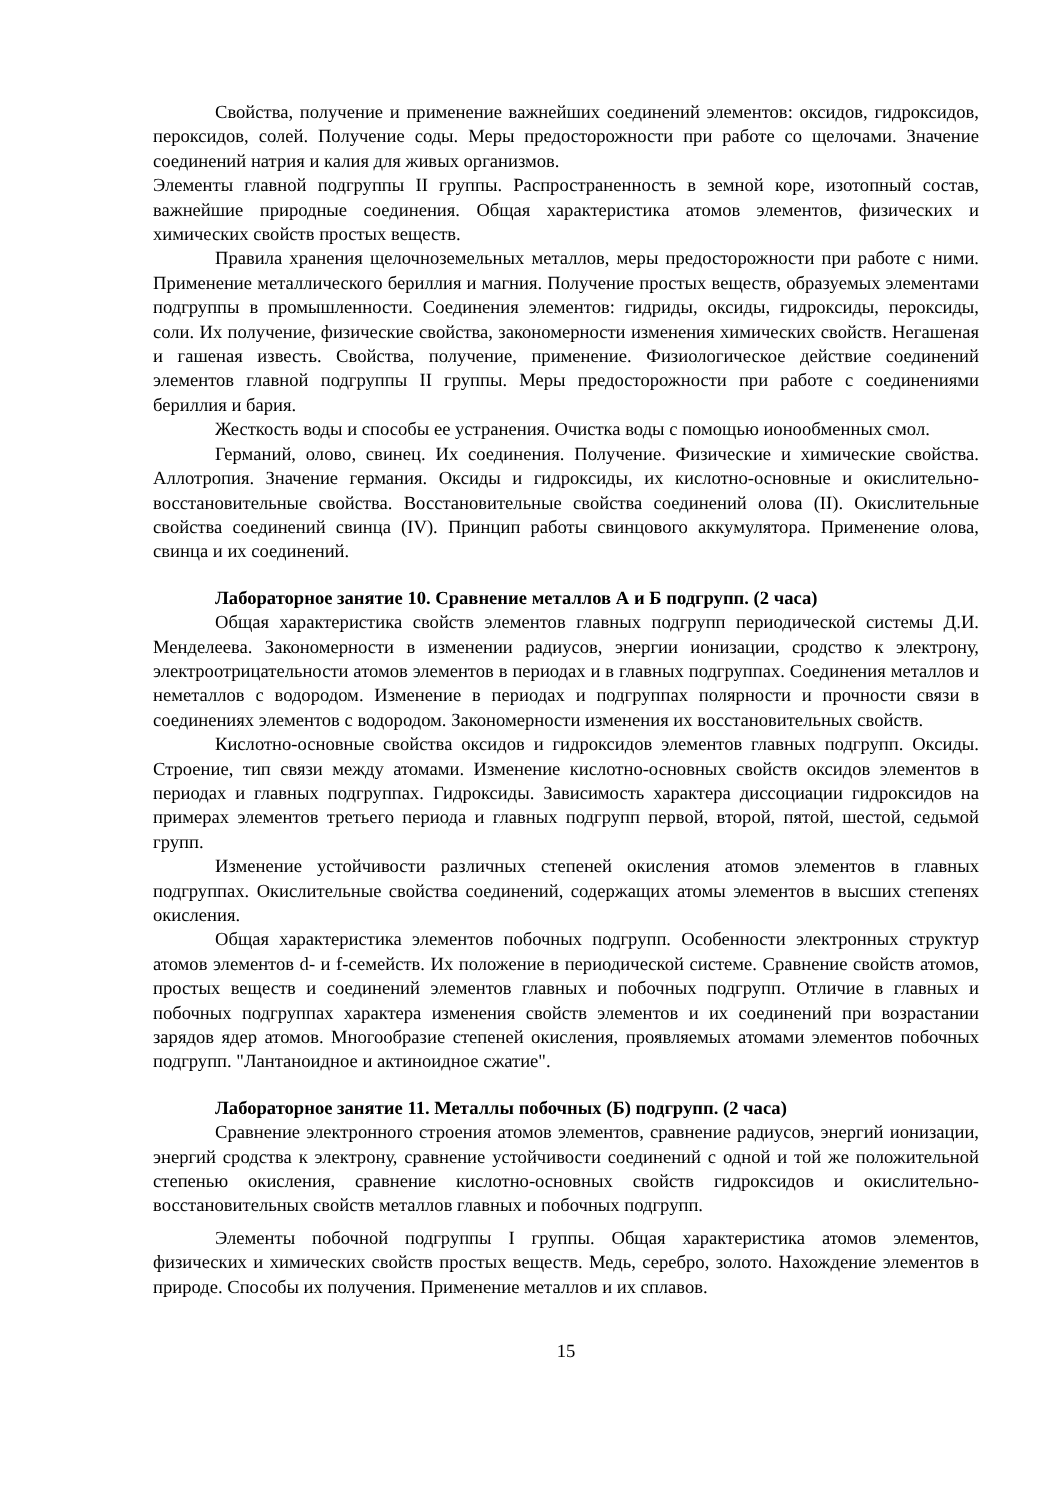Свойства, получение и применение важнейших соединений элементов: оксидов, гидроксидов, пероксидов, солей. Получение соды. Меры предосторожности при работе со щелочами. Значение соединений натрия и калия для живых организмов.
Элементы главной подгруппы II группы. Распространенность в земной коре, изотопный состав, важнейшие природные соединения. Общая характеристика атомов элементов, физических и химических свойств простых веществ.
Правила хранения щелочноземельных металлов, меры предосторожности при работе с ними. Применение металлического бериллия и магния. Получение простых веществ, образуемых элементами подгруппы в промышленности. Соединения элементов: гидриды, оксиды, гидроксиды, пероксиды, соли. Их получение, физические свойства, закономерности изменения химических свойств. Негашеная и гашеная известь. Свойства, получение, применение. Физиологическое действие соединений элементов главной подгруппы II группы. Меры предосторожности при работе с соединениями бериллия и бария.
Жесткость воды и способы ее устранения. Очистка воды с помощью ионообменных смол.
Германий, олово, свинец. Их соединения. Получение. Физические и химические свойства. Аллотропия. Значение германия. Оксиды и гидроксиды, их кислотно-основные и окислительно-восстановительные свойства. Восстановительные свойства соединений олова (II). Окислительные свойства соединений свинца (IV). Принцип работы свинцового аккумулятора. Применение олова, свинца и их соединений.
Лабораторное занятие 10. Сравнение металлов А и Б подгрупп. (2 часа)
Общая характеристика свойств элементов главных подгрупп периодической системы Д.И. Менделеева. Закономерности в изменении радиусов, энергии ионизации, сродство к электрону, электроотрицательности атомов элементов в периодах и в главных подгруппах. Соединения металлов и неметаллов с водородом. Изменение в периодах и подгруппах полярности и прочности связи в соединениях элементов с водородом. Закономерности изменения их восстановительных свойств.
Кислотно-основные свойства оксидов и гидроксидов элементов главных подгрупп. Оксиды. Строение, тип связи между атомами. Изменение кислотно-основных свойств оксидов элементов в периодах и главных подгруппах. Гидроксиды. Зависимость характера диссоциации гидроксидов на примерах элементов третьего периода и главных подгрупп первой, второй, пятой, шестой, седьмой групп.
Изменение устойчивости различных степеней окисления атомов элементов в главных подгруппах. Окислительные свойства соединений, содержащих атомы элементов в высших степенях окисления.
Общая характеристика элементов побочных подгрупп. Особенности электронных структур атомов элементов d- и f-семейств. Их положение в периодической системе. Сравнение свойств атомов, простых веществ и соединений элементов главных и побочных подгрупп. Отличие в главных и побочных подгруппах характера изменения свойств элементов и их соединений при возрастании зарядов ядер атомов. Многообразие степеней окисления, проявляемых атомами элементов побочных подгрупп. "Лантаноидное и актиноидное сжатие".
Лабораторное занятие 11. Металлы побочных (Б) подгрупп. (2 часа)
Сравнение электронного строения атомов элементов, сравнение радиусов, энергий ионизации, энергий сродства к электрону, сравнение устойчивости соединений с одной и той же положительной степенью окисления, сравнение кислотно-основных свойств гидроксидов и окислительно-восстановительных свойств металлов главных и побочных подгрупп.
Элементы побочной подгруппы I группы. Общая характеристика атомов элементов, физических и химических свойств простых веществ. Медь, серебро, золото. Нахождение элементов в природе. Способы их получения. Применение металлов и их сплавов.
15